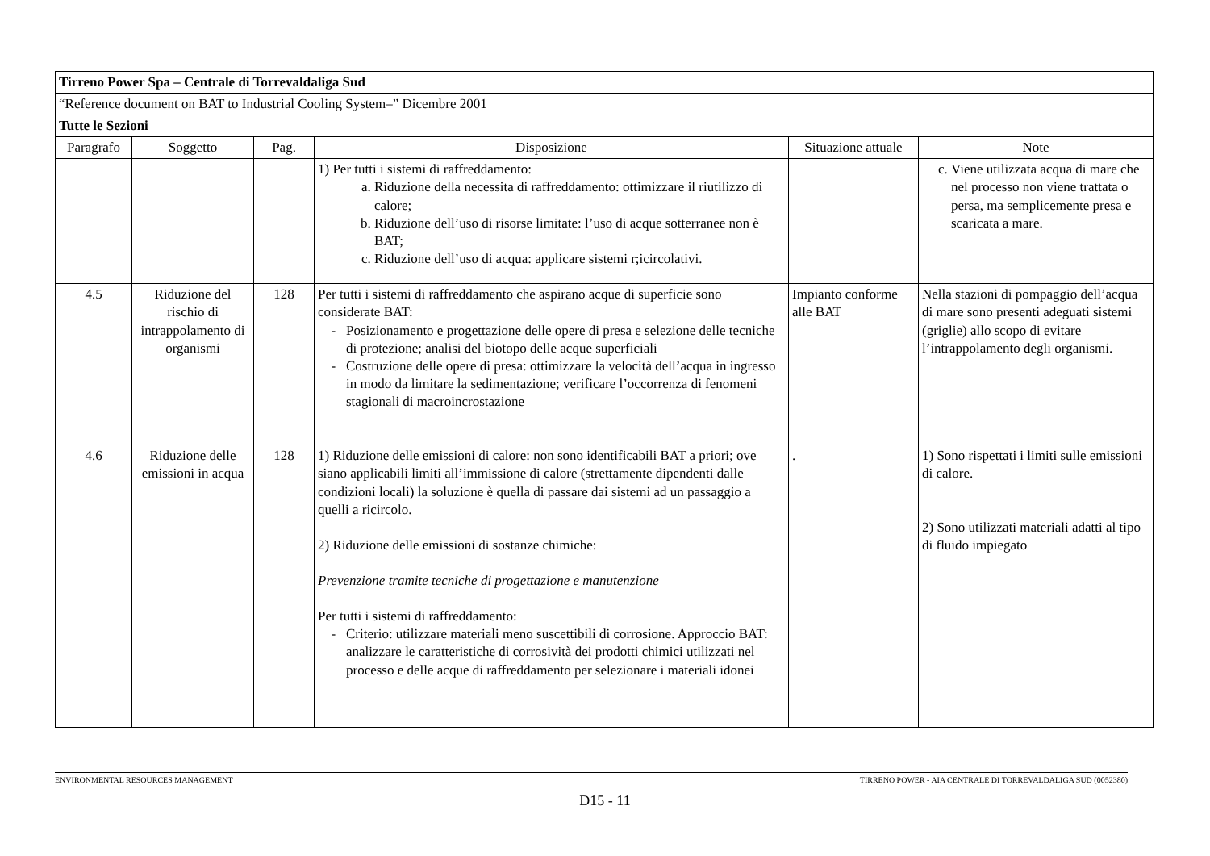| Tirreno Power Spa – Centrale di Torrevaldaliga Sud | | | | | |
| “Reference document on BAT to Industrial Cooling System–” Dicembre 2001 | | | | | |
| Tutte le Sezioni | | | | | |
| Paragrafo | Soggetto | Pag. | Disposizione | Situazione attuale | Note |
| | | | 1) Per tutti i sistemi di raffreddamento: a. Riduzione della necessita di raffreddamento: ottimizzare il riutilizzo di calore; b. Riduzione dell’uso di risorse limitate: l’uso di acque sotterranee non è BAT; c. Riduzione dell’uso di acqua: applicare sistemi r;icircolativi. | | c. Viene utilizzata acqua di mare che nel processo non viene trattata o persa, ma semplicemente presa e scaricata a mare. |
| 4.5 | Riduzione del rischio di intrappolamento di organismi | 128 | Per tutti i sistemi di raffreddamento che aspirano acque di superficie sono considerate BAT: Posizionamento e progettazione delle opere di presa e selezione delle tecniche di protezione; analisi del biotopo delle acque superficiali Costruzione delle opere di presa: ottimizzare la velocità dell’acqua in ingresso in modo da limitare la sedimentazione; verificare l’occorrenza di fenomeni stagionali di macroincrostazione | Impianto conforme alle BAT | Nella stazioni di pompaggio dell’acqua di mare sono presenti adeguati sistemi (griglie) allo scopo di evitare l’intrappolamento degli organismi. |
| 4.6 | Riduzione delle emissioni in acqua | 128 | 1) Riduzione delle emissioni di calore: non sono identificabili BAT a priori; ove siano applicabili limiti all’immissione di calore (strettamente dipendenti dalle condizioni locali) la soluzione è quella di passare dai sistemi ad un passaggio a quelli a ricircolo. 2) Riduzione delle emissioni di sostanze chimiche: Prevenzione tramite tecniche di progettazione e manutenzione Per tutti i sistemi di raffreddamento: Criterio: utilizzare materiali meno suscettibili di corrosione. Approccio BAT: analizzare le caratteristiche di corrosività dei prodotti chimici utilizzati nel processo e delle acque di raffreddamento per selezionare i materiali idonei | . | 1) Sono rispettati i limiti sulle emissioni di calore. 2) Sono utilizzati materiali adatti al tipo di fluido impiegato |
ENVIRONMENTAL RESOURCES MANAGEMENT TIRRENO POWER - AIA CENTRALE DI TORREVALDALIGA SUD (0052380)
D15 - 11